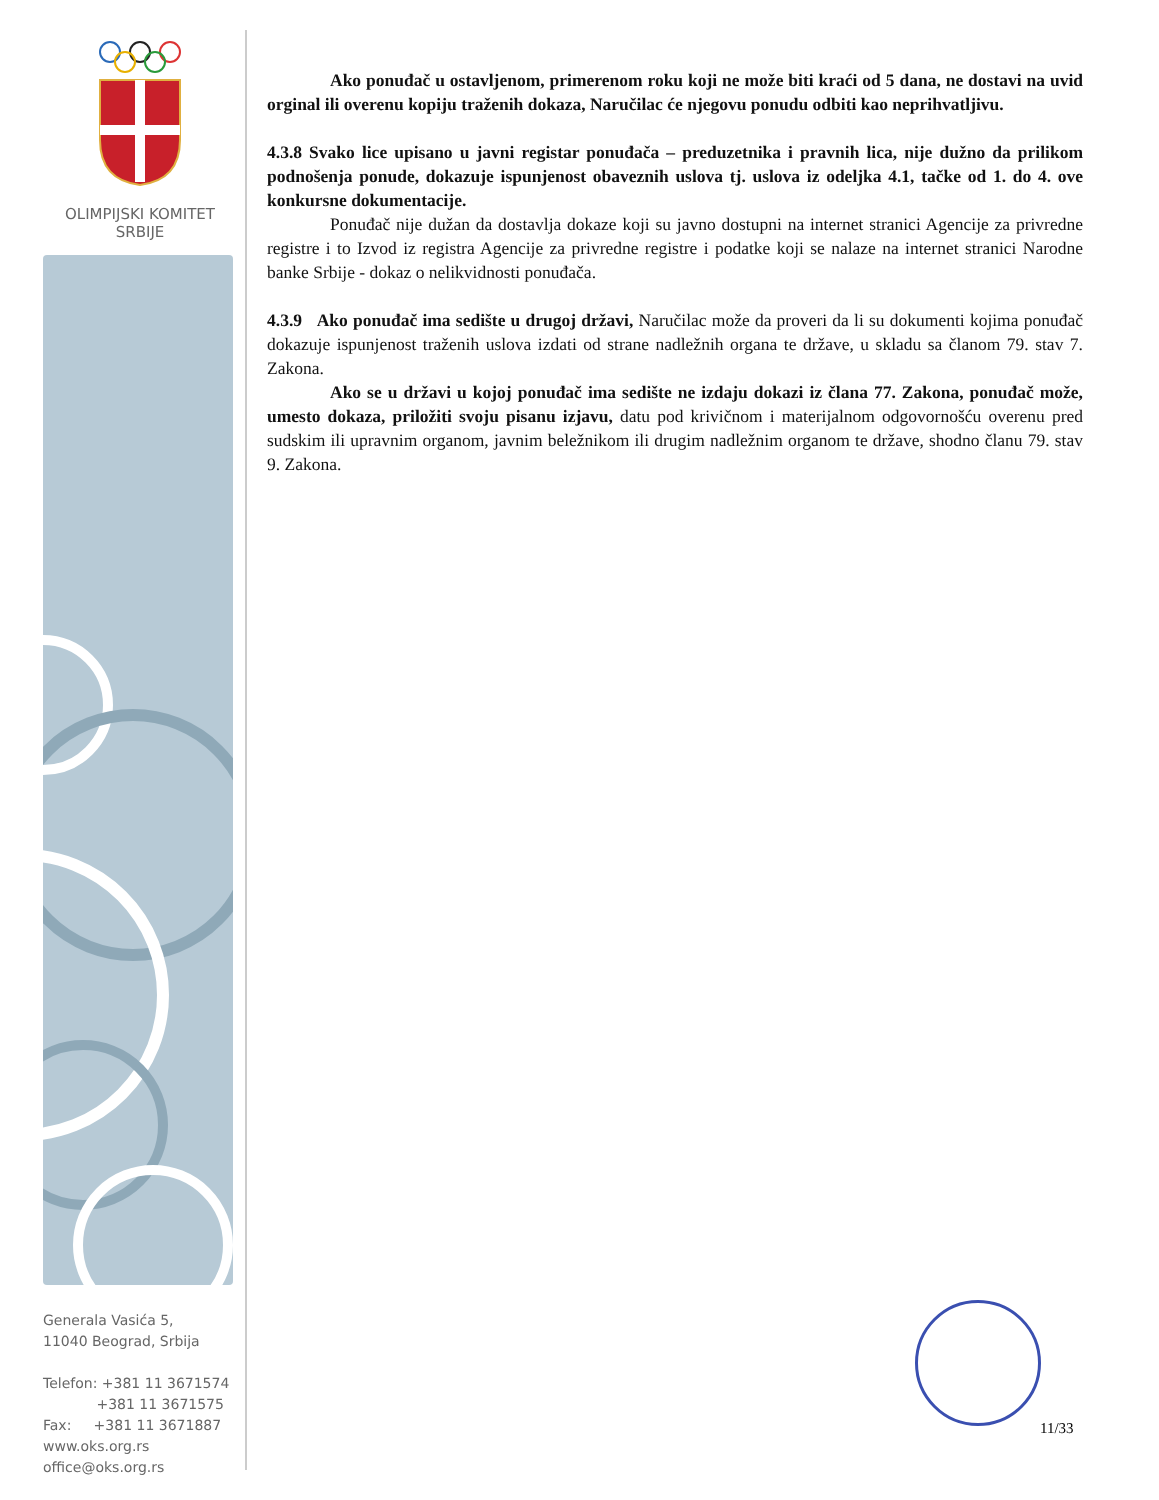OLIMPIJSKI KOMITET
SRBIJE
Generala Vasića 5,
11040 Beograd, Srbija
Telefon: +381 11 3671574
+381 11 3671575
Fax: +381 11 3671887
www.oks.org.rs
office@oks.org.rs
Ako ponuđač u ostavljenom, primerenom roku koji ne može biti kraći od 5 dana, ne dostavi na uvid orginal ili overenu kopiju traženih dokaza, Naručilac će njegovu ponudu odbiti kao neprihvatljivu.
4.3.8 Svako lice upisano u javni registar ponuđača – preduzetnika i pravnih lica, nije dužno da prilikom podnošenja ponude, dokazuje ispunjenost obaveznih uslova tj. uslova iz odeljka 4.1, tačke od 1. do 4. ove konkursne dokumentacije.
Ponuđač nije dužan da dostavlja dokaze koji su javno dostupni na internet stranici Agencije za privredne registre i to Izvod iz registra Agencije za privredne registre i podatke koji se nalaze na internet stranici Narodne banke Srbije - dokaz o nelikvidnosti ponuđača.
4.3.9 Ako ponuđač ima sedište u drugoj državi, Naručilac može da proveri da li su dokumenti kojima ponuđač dokazuje ispunjenost traženih uslova izdati od strane nadležnih organa te države, u skladu sa članom 79. stav 7. Zakona.
Ako se u državi u kojoj ponuđač ima sedište ne izdaju dokazi iz člana 77. Zakona, ponuđač može, umesto dokaza, priložiti svoju pisanu izjavu, datu pod krivičnom i materijalnom odgovornošću overenu pred sudskim ili upravnim organom, javnim beležnikom ili drugim nadležnim organom te države, shodno članu 79. stav 9. Zakona.
11/33